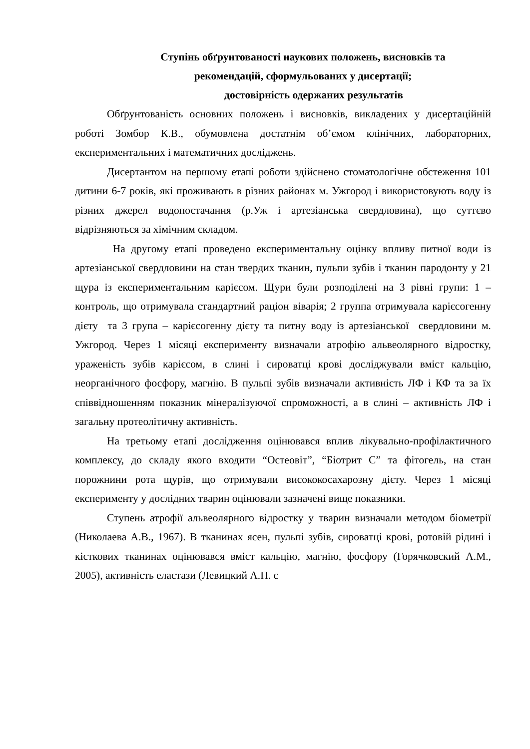Ступінь обґрунтованості наукових положень, висновків та
рекомендацій, сформульованих у дисертації;
достовірність одержаних результатів
Обґрунтованість основних положень і висновків, викладених у дисертаційній роботі Зомбор К.В., обумовлена достатнім об’ємом клінічних, лабораторних, експериментальних і математичних досліджень.
Дисертантом на першому етапі роботи здійснено стоматологічне обстеження 101 дитини 6-7 років, які проживають в різних районах м. Ужгород і використовують воду із різних джерел водопостачання (р.Уж і артезіанська свердловина), що суттєво відрізняються за хімічним складом.
На другому етапі проведено експериментальну оцінку впливу питної води із артезіанської свердловини на стан твердих тканин, пульпи зубів і тканин пародонту у 21 щура із експериментальним карієсом. Щури були розподілені на 3 рівні групи: 1 – контроль, що отримувала стандартний раціон віварія; 2 группа отримувала карієсогенну дієту та 3 група – карієсогенну дієту та питну воду із артезіанської свердловини м. Ужгород. Через 1 місяці експерименту визначали атрофію альвеолярного відростку, ураженість зубів карієсом, в слині і сироватці крові досліджували вміст кальцію, неорганічного фосфору, магнію. В пульпі зубів визначали активність ЛФ і КФ та за їх співвідношенням показник мінералізуючої спроможності, а в слині – активність ЛФ і загальну протеолітичну активність.
На третьому етапі дослідження оцінювався вплив лікувально-профілактичного комплексу, до складу якого входити “Остеовіт”, “Біотрит С” та фітогель, на стан порожнини рота щурів, що отримували висококосахарозну дієту. Через 1 місяці експерименту у дослідних тварин оцінювали зазначені вище показники.
Ступень атрофії альвеолярного відростку у тварин визначали методом біометрії (Николаева А.В., 1967). В тканинах ясен, пульпі зубів, сироватці крові, ротовій рідині і кісткових тканинах оцінювався вміст кальцію, магнію, фосфору (Горячковский А.М., 2005), активність еластази (Левицкий А.П. с